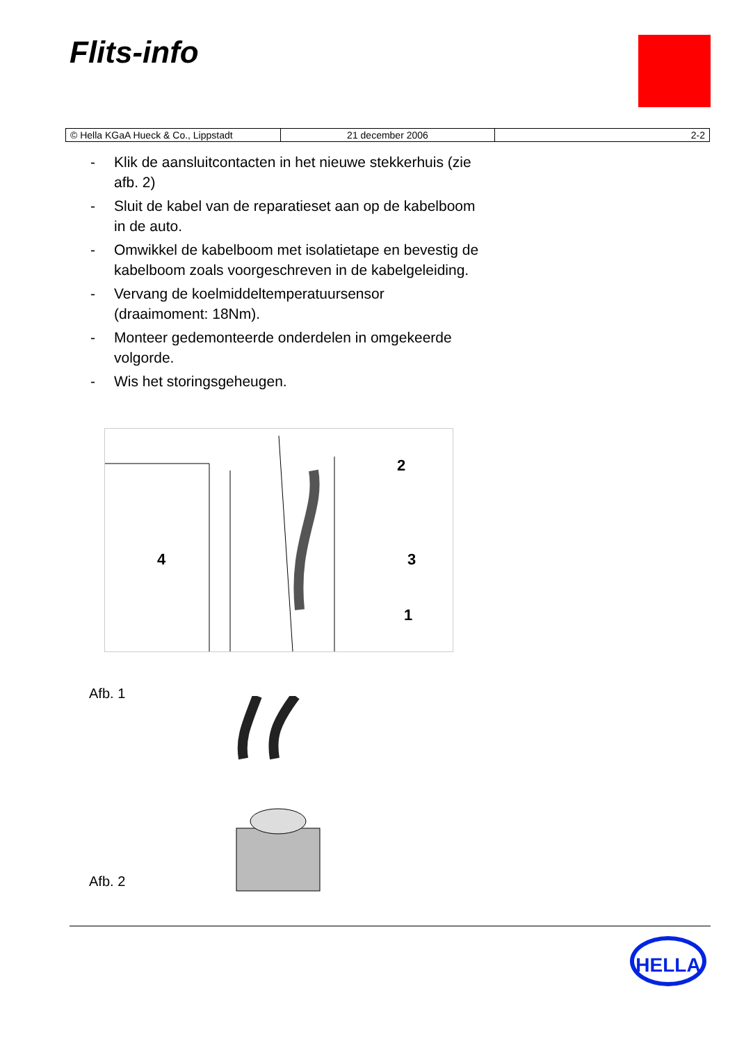Flits-info
| © Hella KGaA Hueck & Co., Lippstadt | 21 december 2006 | 2-2 |
- Klik de aansluitcontacten in het nieuwe stekkerhuis (zie afb. 2)
- Sluit de kabel van de reparatieset aan op de kabelboom in de auto.
- Omwikkel de kabelboom met isolatietape en bevestig de kabelboom zoals voorgeschreven in de kabelgeleiding.
- Vervang de koelmiddeltemperatuursensor (draaimoment: 18Nm).
- Monteer gedemonteerde onderdelen in omgekeerde volgorde.
- Wis het storingsgeheugen.
2
3
1
4
Afb. 1
Afb. 2
HELLA